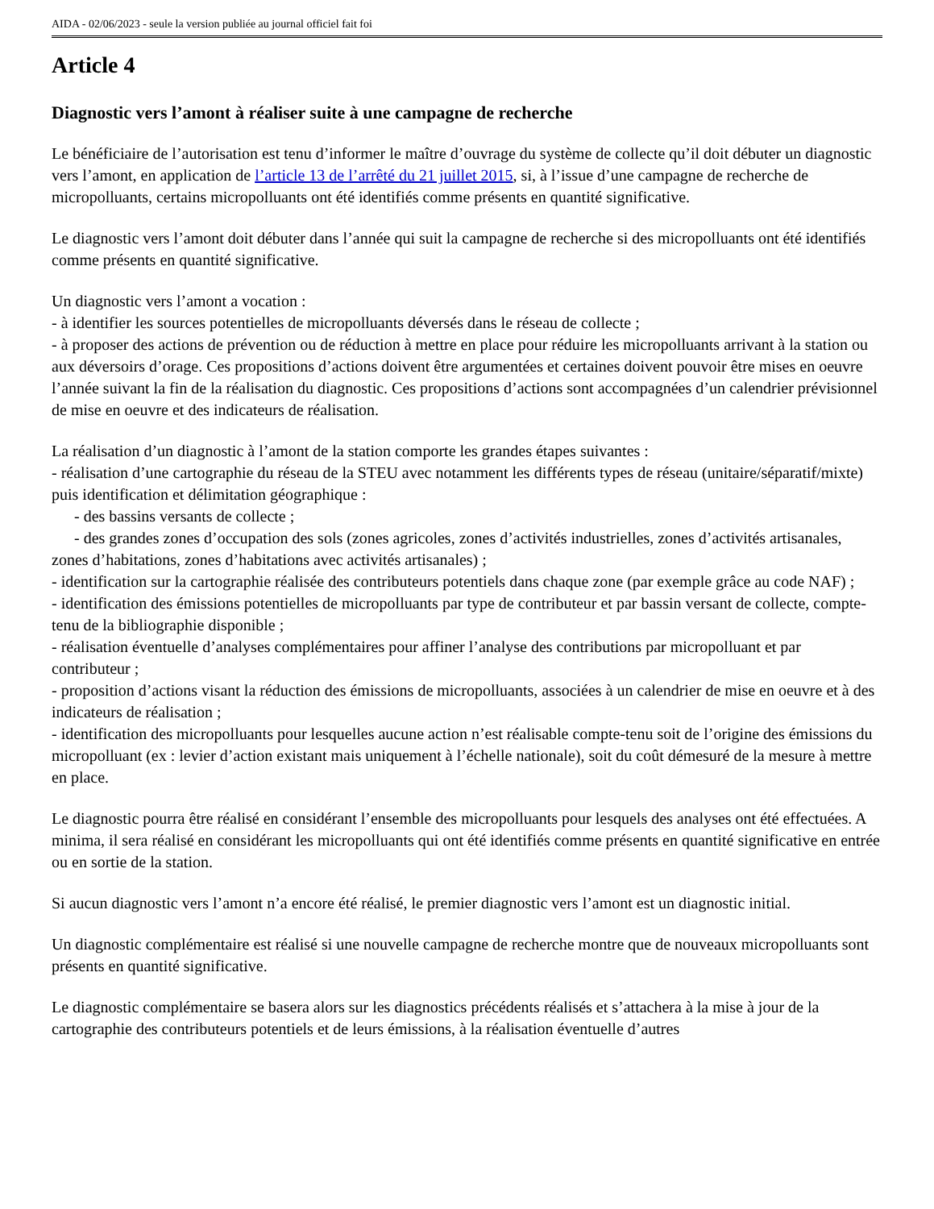AIDA - 02/06/2023 - seule la version publiée au journal officiel fait foi
Article 4
Diagnostic vers l’amont à réaliser suite à une campagne de recherche
Le bénéficiaire de l’autorisation est tenu d’informer le maître d’ouvrage du système de collecte qu’il doit débuter un diagnostic vers l’amont, en application de l’article 13 de l’arrêté du 21 juillet 2015, si, à l’issue d’une campagne de recherche de micropolluants, certains micropolluants ont été identifiés comme présents en quantité significative.
Le diagnostic vers l’amont doit débuter dans l’année qui suit la campagne de recherche si des micropolluants ont été identifiés comme présents en quantité significative.
Un diagnostic vers l’amont a vocation :
- à identifier les sources potentielles de micropolluants déversés dans le réseau de collecte ;
- à proposer des actions de prévention ou de réduction à mettre en place pour réduire les micropolluants arrivant à la station ou aux déversoirs d’orage. Ces propositions d’actions doivent être argumentées et certaines doivent pouvoir être mises en oeuvre l’année suivant la fin de la réalisation du diagnostic. Ces propositions d’actions sont accompagnées d’un calendrier prévisionnel de mise en oeuvre et des indicateurs de réalisation.
La réalisation d’un diagnostic à l’amont de la station comporte les grandes étapes suivantes :
- réalisation d’une cartographie du réseau de la STEU avec notamment les différents types de réseau (unitaire/séparatif/mixte) puis identification et délimitation géographique :
- des bassins versants de collecte ;
- des grandes zones d’occupation des sols (zones agricoles, zones d’activités industrielles, zones d’activités artisanales, zones d’habitations, zones d’habitations avec activités artisanales) ;
- identification sur la cartographie réalisée des contributeurs potentiels dans chaque zone (par exemple grâce au code NAF) ;
- identification des émissions potentielles de micropolluants par type de contributeur et par bassin versant de collecte, compte-tenu de la bibliographie disponible ;
- réalisation éventuelle d’analyses complémentaires pour affiner l’analyse des contributions par micropolluant et par contributeur ;
- proposition d’actions visant la réduction des émissions de micropolluants, associées à un calendrier de mise en oeuvre et à des indicateurs de réalisation ;
- identification des micropolluants pour lesquelles aucune action n’est réalisable compte-tenu soit de l’origine des émissions du micropolluant (ex : levier d’action existant mais uniquement à l’échelle nationale), soit du coût démesuré de la mesure à mettre en place.
Le diagnostic pourra être réalisé en considérant l’ensemble des micropolluants pour lesquels des analyses ont été effectuées. A minima, il sera réalisé en considérant les micropolluants qui ont été identifiés comme présents en quantité significative en entrée ou en sortie de la station.
Si aucun diagnostic vers l’amont n’a encore été réalisé, le premier diagnostic vers l’amont est un diagnostic initial.
Un diagnostic complémentaire est réalisé si une nouvelle campagne de recherche montre que de nouveaux micropolluants sont présents en quantité significative.
Le diagnostic complémentaire se basera alors sur les diagnostics précédents réalisés et s’attachera à la mise à jour de la cartographie des contributeurs potentiels et de leurs émissions, à la réalisation éventuelle d’autres